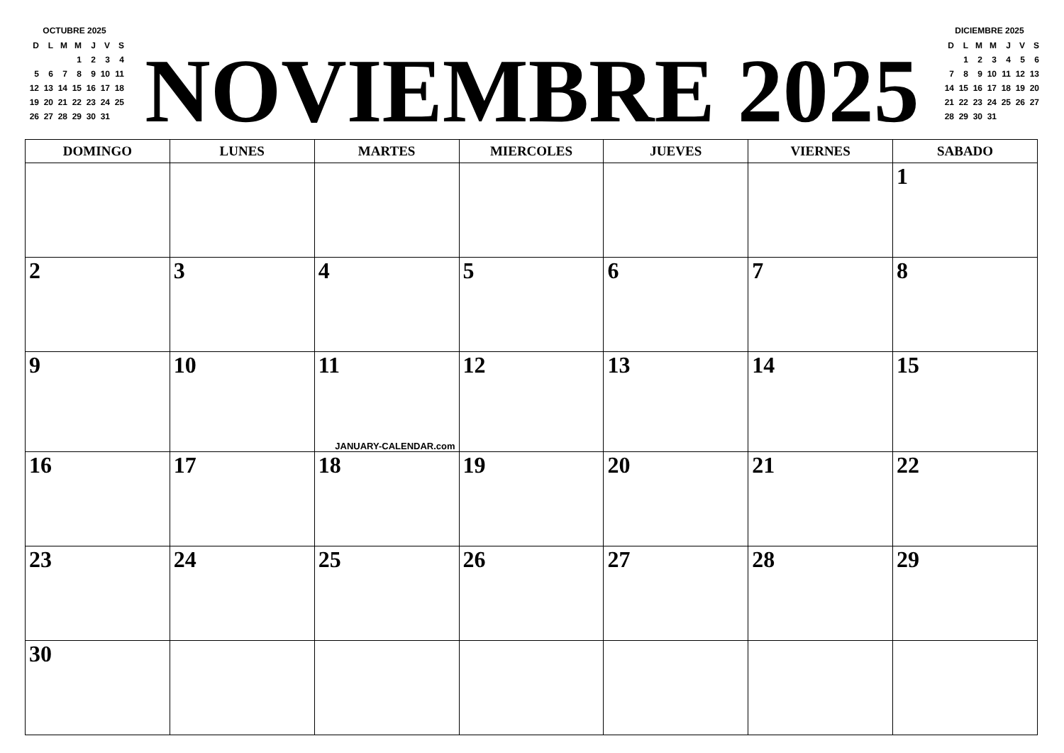OCTUBRE 2025
| D | L | M | M | J | V | S |
| | | | 1 | 2 | 3 | 4 |
| 5 | 6 | 7 | 8 | 9 | 10 | 11 |
| 12 | 13 | 14 | 15 | 16 | 17 | 18 |
| 19 | 20 | 21 | 22 | 23 | 24 | 25 |
| 26 | 27 | 28 | 29 | 30 | 31 | |
NOVIEMBRE 2025
DICIEMBRE 2025
| D | L | M | M | J | V | S |
| | 1 | 2 | 3 | 4 | 5 | 6 |
| 7 | 8 | 9 | 10 | 11 | 12 | 13 |
| 14 | 15 | 16 | 17 | 18 | 19 | 20 |
| 21 | 22 | 23 | 24 | 25 | 26 | 27 |
| 28 | 29 | 30 | 31 | | | |
| DOMINGO | LUNES | MARTES | MIERCOLES | JUEVES | VIERNES | SABADO |
| --- | --- | --- | --- | --- | --- | --- |
| | | | | | | 1 |
| 2 | 3 | 4 | 5 | 6 | 7 | 8 |
| 9 | 10 | 11 JANUARY-CALENDAR.com | 12 | 13 | 14 | 15 |
| 16 | 17 | 18 | 19 | 20 | 21 | 22 |
| 23 | 24 | 25 | 26 | 27 | 28 | 29 |
| 30 | | | | | | |